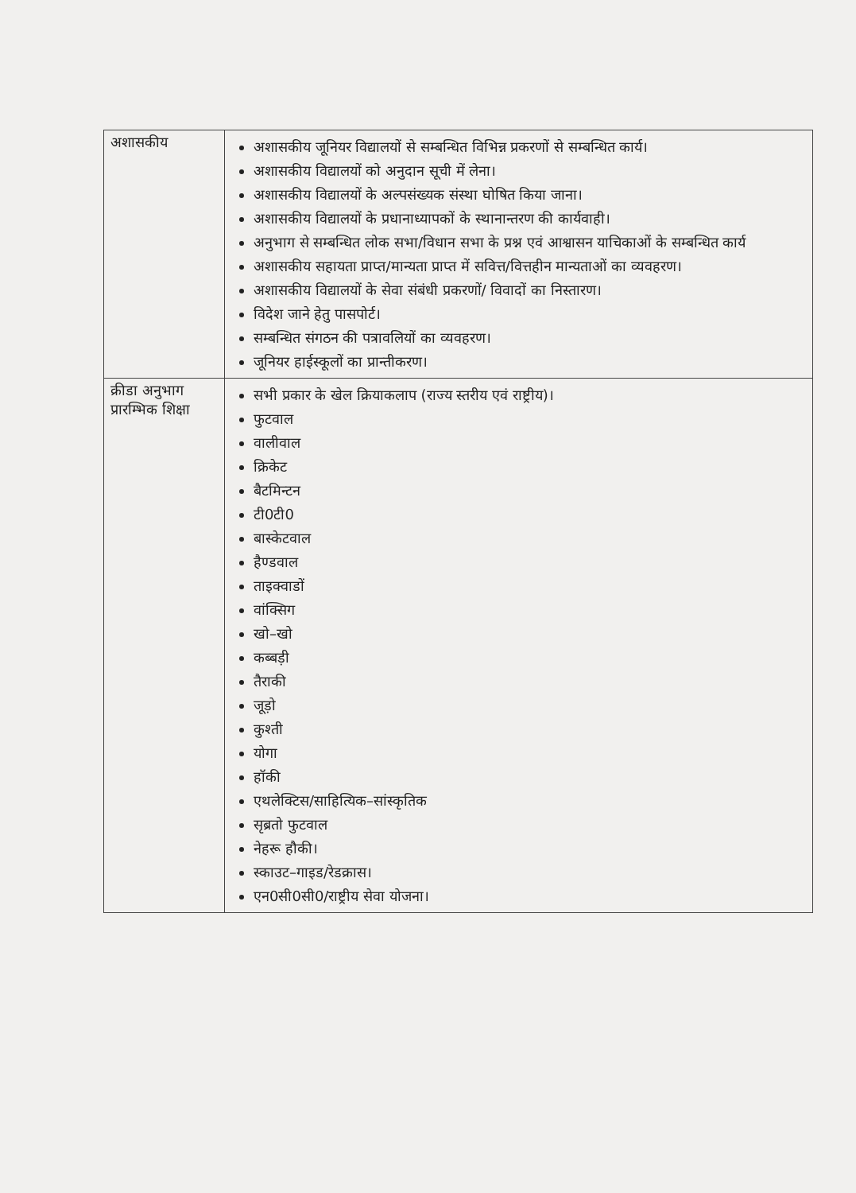| अशासकीय | अशासकीय जूनियर विद्यालयों से सम्बन्धित विभिन्न प्रकरणों से सम्बन्धित कार्य। अशासकीय विद्यालयों को अनुदान सूची में लेना। अशासकीय विद्यालयों के अल्पसंख्यक संस्था घोषित किया जाना। अशासकीय विद्यालयों के प्रधानाध्यापकों के स्थानान्तरण की कार्यवाही। अनुभाग से सम्बन्धित लोक सभा/विधान सभा के प्रश्न एवं आश्वासन याचिकाओं के सम्बन्धित कार्य अशासकीय सहायता प्राप्त/मान्यता प्राप्त में सवित्त/वित्तहीन मान्यताओं का व्यवहरण। अशासकीय विद्यालयों के सेवा संबंधी प्रकरणों/ विवादों का निस्तारण। विदेश जाने हेतु पासपोर्ट। सम्बन्धित संगठन की पत्रावलियों का व्यवहरण। जूनियर हाईस्कूलों का प्रान्तीकरण। |
| क्रीडा अनुभाग प्रारम्भिक शिक्षा | सभी प्रकार के खेल क्रियाकलाप (राज्य स्तरीय एवं राष्ट्रीय)। फुटवाल वालीवाल क्रिकेट बैटमिन्टन टी0टी0 बास्केटवाल हैण्डवाल ताइक्वाडों वांक्सिग खो–खो कब्बड़ी तैराकी जूड़ो कुश्ती योगा हॉकी एथलेक्टिस/साहित्यिक–सांस्कृतिक सृब्रतो फुटवाल नेहरू हौकी। स्काउट–गाइड/रेडक्रास। एन0सी0सी0/राष्ट्रीय सेवा योजना। |